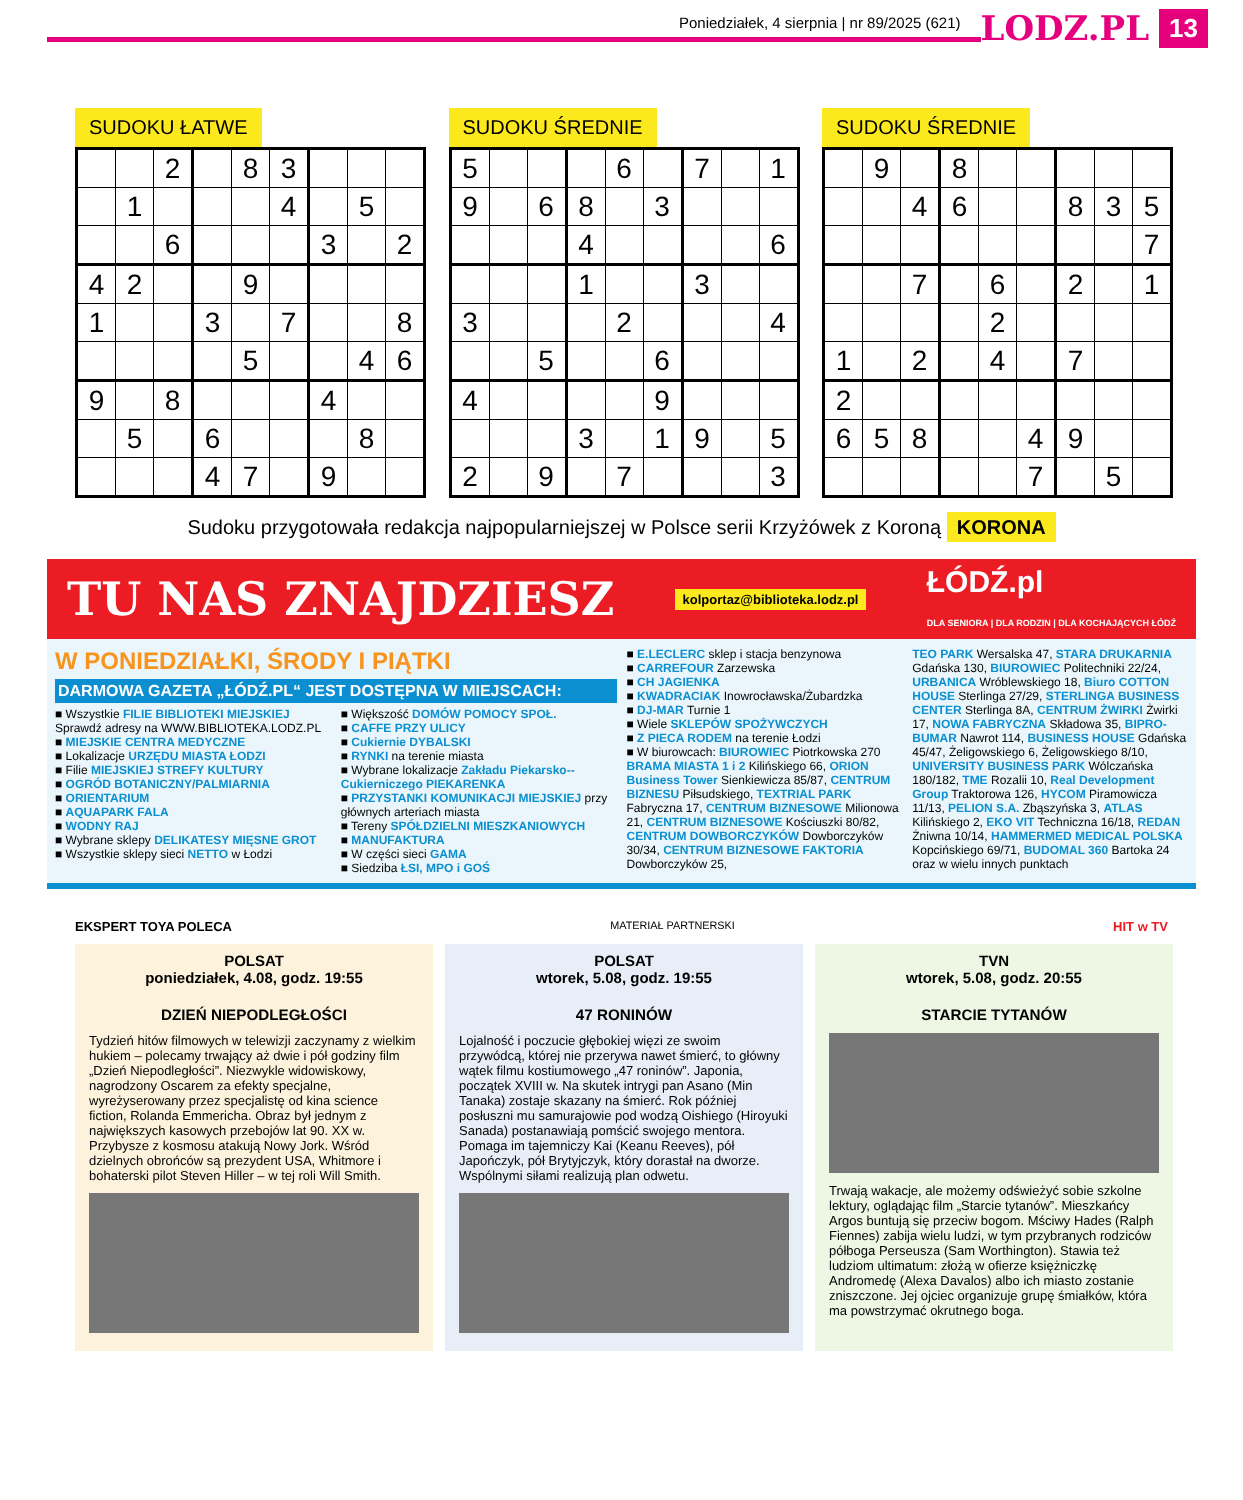Poniedziałek, 4 sierpnia | nr 89/2025 (621)
LODZ.PL
13
SUDOKU ŁATWE
| | | 2 | | 8 | 3 | | | |
| | 1 | | | | 4 | | 5 | |
| | | 6 | | | | 3 | | 2 |
| 4 | 2 | | | 9 | | | | |
| 1 | | | 3 | | 7 | | | 8 |
| | | | | 5 | | | 4 | 6 |
| 9 | | 8 | | | | 4 | | |
| | 5 | | 6 | | | | 8 | |
| | | | 4 | 7 | | 9 | | |
SUDOKU ŚREDNIE
| 5 | | | | 6 | | 7 | | 1 |
| 9 | | 6 | 8 | | 3 | | | |
| | | | 4 | | | | | 6 |
| | | | 1 | | | 3 | | |
| 3 | | | | 2 | | | | 4 |
| | | 5 | | | 6 | | | |
| 4 | | | | | 9 | | | |
| | | | 3 | | 1 | 9 | | 5 |
| 2 | | 9 | | 7 | | | | 3 |
SUDOKU ŚREDNIE
| | 9 | | 8 | | | | | |
| | | 4 | 6 | | | 8 | 3 | 5 |
| | | | | | | | | 7 |
| | | 7 | | 6 | | 2 | | 1 |
| | | | | 2 | | | | |
| 1 | | 2 | | 4 | | 7 | | |
| 2 | | | | | | | | |
| 6 | 5 | 8 | | | 4 | 9 | | |
| | | | | | 7 | | 5 | |
Sudoku przygotowała redakcja najpopularniejszej w Polsce serii Krzyżówek z Koroną KORONA
TU NAS ZNAJDZIESZ
kolportaz@biblioteka.lodz.pl ŁÓDŹ.pl
DLA SENIORA | DLA RODZIN | DLA KOCHAJĄCYCH ŁÓDŹ
W PONIEDZIAŁKI, ŚRODY I PIĄTKI
DARMOWA GAZETA „ŁÓDŹ.PL“ JEST DOSTĘPNA W MIEJSCACH:
■ Wszystkie FILIE BIBLIOTEKI MIEJSKIEJ Sprawdź adresy na WWW.BIBLIOTEKA.LODZ.PL
■ MIEJSKIE CENTRA MEDYCZNE
■ Lokalizacje URZĘDU MIASTA ŁODZI
■ Filie MIEJSKIEJ STREFY KULTURY
■ OGRÓD BOTANICZNY/PALMIARNIA
■ ORIENTARIUM
■ AQUAPARK FALA
■ WODNY RAJ
■ Wybrane sklepy DELIKATESY MIĘSNE GROT
■ Wszystkie sklepy sieci NETTO w Łodzi
■ Większość DOMÓW POMOCY SPOŁ.
■ CAFFE PRZY ULICY
■ Cukiernie DYBALSKI
■ RYNKI na terenie miasta
■ Wybrane lokalizacje Zakładu Piekarsko--Cukierniczego PIEKARENKA
■ PRZYSTANKI KOMUNIKACJI MIEJSKIEJ przy głównych arteriach miasta
■ Tereny SPÓŁDZIELNI MIESZKANIOWYCH
■ MANUFAKTURA
■ W części sieci GAMA
■ Siedziba ŁSI, MPO i GOŚ
■ E.LECLERC sklep i stacja benzynowa
■ CARREFOUR Zarzewska
■ CH JAGIENKA
■ KWADRACIAK Inowrocławska/Żubardzka
■ DJ-MAR Turnie 1
■ Wiele SKLEPÓW SPOŻYWCZYCH
■ Z PIECA RODEM na terenie Łodzi
■ W biurowcach: BIUROWIEC Piotrkowska 270 BRAMA MIASTA 1 i 2 Kilińskiego 66, ORION Business Tower Sienkiewicza 85/87, CENTRUM BIZNESU Piłsudskiego, TEXTRIAL PARK Fabryczna 17, CENTRUM BIZNESOWE Milionowa 21, CENTRUM BIZNESOWE Kościuszki 80/82, CENTRUM DOWBORCZYKÓW Dowborczyków 30/34, CENTRUM BIZNESOWE FAKTORIA Dowborczyków 25,
TEO PARK Wersalska 47, STARA DRUKARNIA Gdańska 130, BIUROWIEC Politechniki 22/24, URBANICA Wróblewskiego 18, Biuro COTTON HOUSE Sterlinga 27/29, STERLINGA BUSINESS CENTER Sterlinga 8A, CENTRUM ŻWIRKI Żwirki 17, NOWA FABRYCZNA Składowa 35, BIPRO-BUMAR Nawrot 114, BUSINESS HOUSE Gdańska 45/47, Żeligowskiego 6, Żeligowskiego 8/10, UNIVERSITY BUSINESS PARK Wólczańska 180/182, TME Rozalii 10, Real Development Group Traktorowa 126, HYCOM Piramowicza 11/13, PELION S.A. Zbąszyńska 3, ATLAS Kilińskiego 2, EKO VIT Techniczna 16/18, REDAN Żniwna 10/14, HAMMERMED MEDICAL POLSKA Kopcińskiego 69/71, BUDOMAL 360 Bartoka 24 oraz w wielu innych punktach
EKSPERT TOYA POLECA MATERIAŁ PARTNERSKI HIT w TV
POLSAT
poniedziałek, 4.08, godz. 19:55
DZIEŃ NIEPODLEGŁOŚCI
Tydzień hitów filmowych w telewizji zaczynamy z wielkim hukiem – polecamy trwający aż dwie i pół godziny film „Dzień Niepodległości”. Niezwykle widowiskowy, nagrodzony Oscarem za efekty specjalne, wyreżyserowany przez specjalistę od kina science fiction, Rolanda Emmericha. Obraz był jednym z największych kasowych przebojów lat 90. XX w. Przybysze z kosmosu atakują Nowy Jork. Wśród dzielnych obrońców są prezydent USA, Whitmore i bohaterski pilot Steven Hiller – w tej roli Will Smith.
POLSAT
wtorek, 5.08, godz. 19:55
47 RONINÓW
Lojalność i poczucie głębokiej więzi ze swoim przywódcą, której nie przerywa nawet śmierć, to główny wątek filmu kostiumowego „47 roninów”. Japonia, początek XVIII w. Na skutek intrygi pan Asano (Min Tanaka) zostaje skazany na śmierć. Rok później posłuszni mu samurajowie pod wodzą Oishiego (Hiroyuki Sanada) postanawiają pomścić swojego mentora. Pomaga im tajemniczy Kai (Keanu Reeves), pół Japończyk, pół Brytyjczyk, który dorastał na dworze. Wspólnymi siłami realizują plan odwetu.
TVN
wtorek, 5.08, godz. 20:55
STARCIE TYTANÓW
Trwają wakacje, ale możemy odświeżyć sobie szkolne lektury, oglądając film „Starcie tytanów”. Mieszkańcy Argos buntują się przeciw bogom. Mściwy Hades (Ralph Fiennes) zabija wielu ludzi, w tym przybranych rodziców półboga Perseusza (Sam Worthington). Stawia też ludziom ultimatum: złożą w ofierze księżniczkę Andromedę (Alexa Davalos) albo ich miasto zostanie zniszczone. Jej ojciec organizuje grupę śmiałków, która ma powstrzymać okrutnego boga.